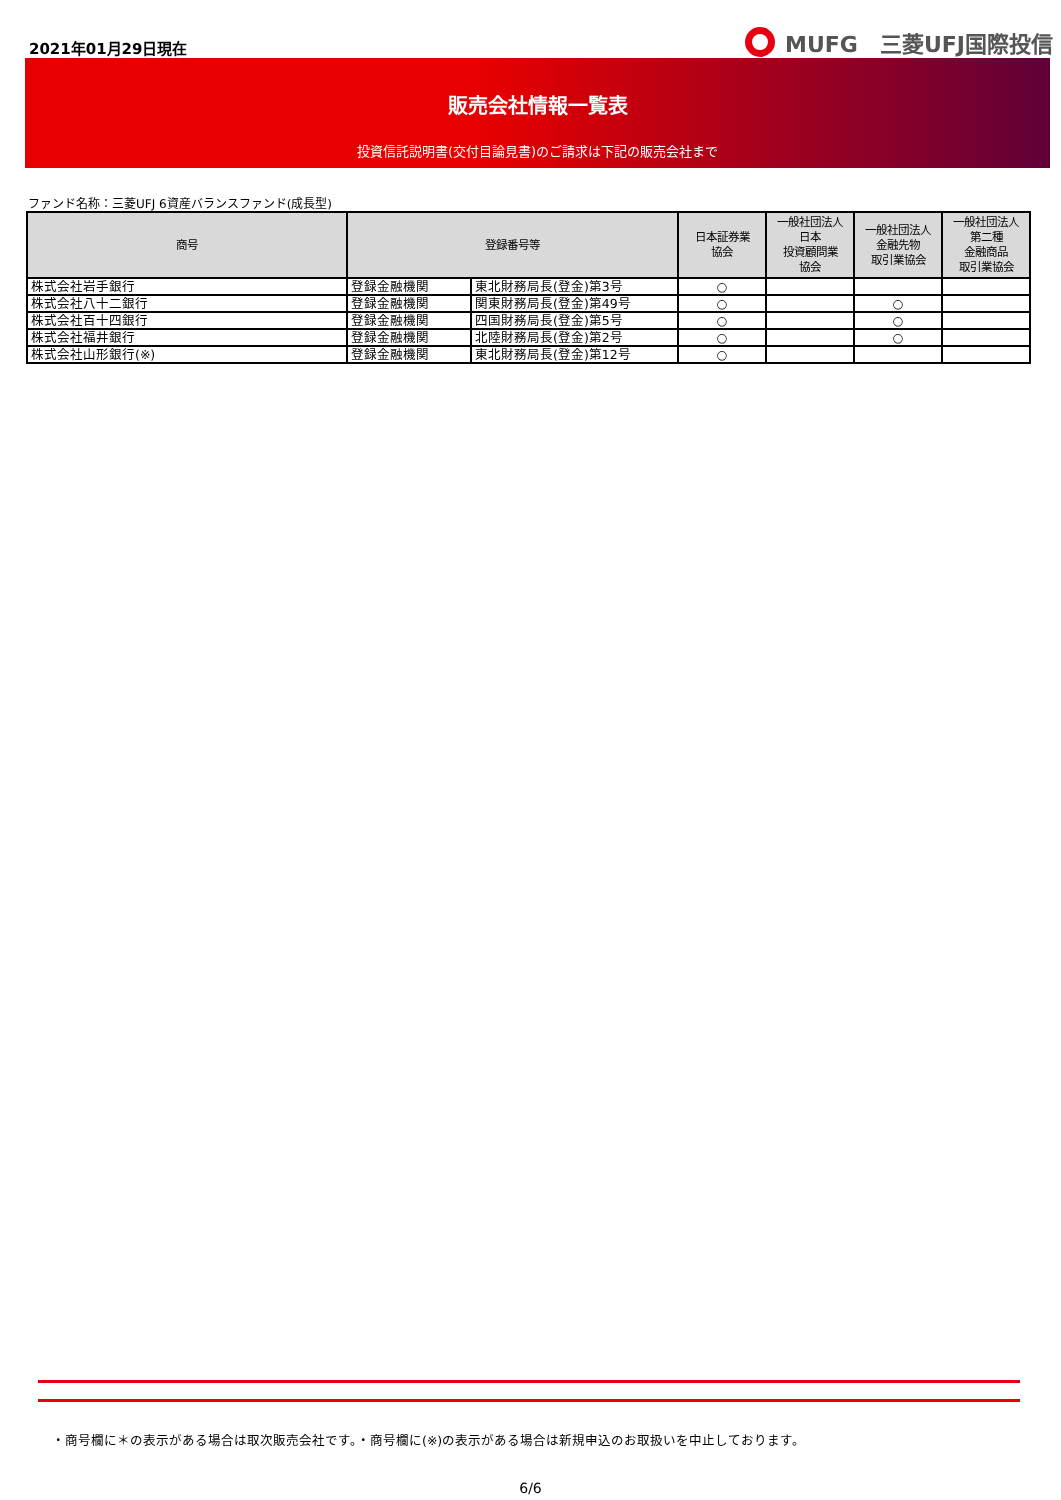2021年01月29日現在
MUFG　三菱UFJ国際投信
販売会社情報一覧表
投資信託説明書(交付目論見書)のご請求は下記の販売会社まで
ファンド名称：三菱UFJ 6資産バランスファンド(成長型)
| 商号 | 登録番号等 | | 日本証券業 協会 | 一般社団法人 日本 投資顧問業 協会 | 一般社団法人 金融先物 取引業協会 | 一般社団法人 第二種 金融商品 取引業協会 |
| --- | --- | --- | --- | --- | --- | --- |
| 株式会社岩手銀行 | 登録金融機関 | 東北財務局長(登金)第3号 | ○ | | | |
| 株式会社八十二銀行 | 登録金融機関 | 関東財務局長(登金)第49号 | ○ | | ○ | |
| 株式会社百十四銀行 | 登録金融機関 | 四国財務局長(登金)第5号 | ○ | | ○ | |
| 株式会社福井銀行 | 登録金融機関 | 北陸財務局長(登金)第2号 | ○ | | ○ | |
| 株式会社山形銀行(※) | 登録金融機関 | 東北財務局長(登金)第12号 | ○ | | | |
・商号欄に＊の表示がある場合は取次販売会社です。・商号欄に(※)の表示がある場合は新規申込のお取扱いを中止しております。
6/6